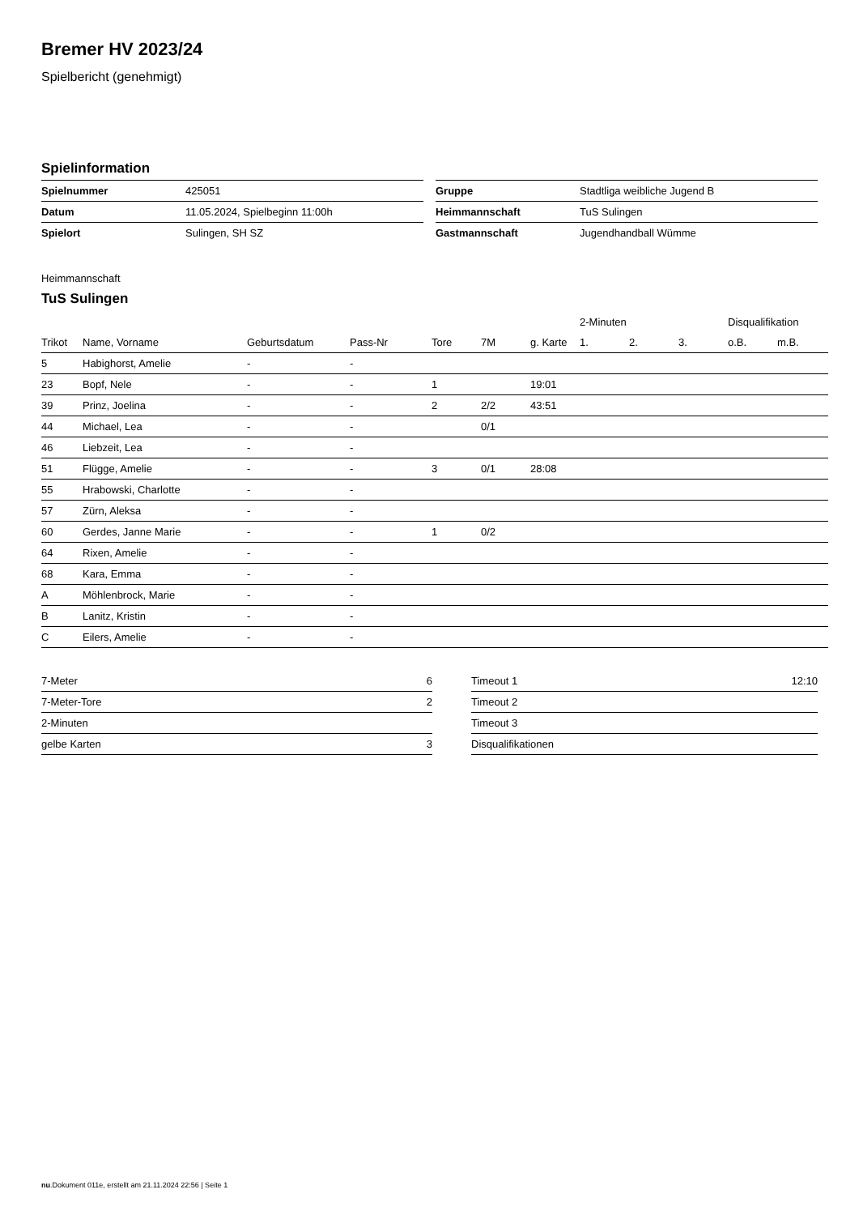Bremer HV 2023/24
Spielbericht (genehmigt)
Spielinformation
| Spielnummer | 425051 |
| Datum | 11.05.2024, Spielbeginn 11:00h |
| Spielort | Sulingen, SH SZ |
| Gruppe | Stadtliga weibliche Jugend B |
| Heimmannschaft | TuS Sulingen |
| Gastmannschaft | Jugendhandball Wümme |
Heimmannschaft
TuS Sulingen
| | | | | | | | 2-Minuten | | | Disqualifikation | |
| --- | --- | --- | --- | --- | --- | --- | --- | --- | --- | --- | --- |
| Trikot | Name, Vorname | Geburtsdatum | Pass-Nr | Tore | 7M | g. Karte | 1. | 2. | 3. | o.B. | m.B. |
| 5 | Habighorst, Amelie | - | - | | | | | | | | |
| 23 | Bopf, Nele | - | - | 1 | | 19:01 | | | | | |
| 39 | Prinz, Joelina | - | - | 2 | 2/2 | 43:51 | | | | | |
| 44 | Michael, Lea | - | - | | 0/1 | | | | | | |
| 46 | Liebzeit, Lea | - | - | | | | | | | | |
| 51 | Flügge, Amelie | - | - | 3 | 0/1 | 28:08 | | | | | |
| 55 | Hrabowski, Charlotte | - | - | | | | | | | | |
| 57 | Zürn, Aleksa | - | - | | | | | | | | |
| 60 | Gerdes, Janne Marie | - | - | 1 | 0/2 | | | | | | |
| 64 | Rixen, Amelie | - | - | | | | | | | | |
| 68 | Kara, Emma | - | - | | | | | | | | |
| A | Möhlenbrock, Marie | - | - | | | | | | | | |
| B | Lanitz, Kristin | - | - | | | | | | | | |
| C | Eilers, Amelie | - | - | | | | | | | | |
| 7-Meter | 6 |
| 7-Meter-Tore | 2 |
| 2-Minuten | |
| gelbe Karten | 3 |
| Timeout 1 | 12:10 |
| Timeout 2 | |
| Timeout 3 | |
| Disqualifikationen | |
nu.Dokument 011e, erstellt am 21.11.2024 22:56 | Seite 1